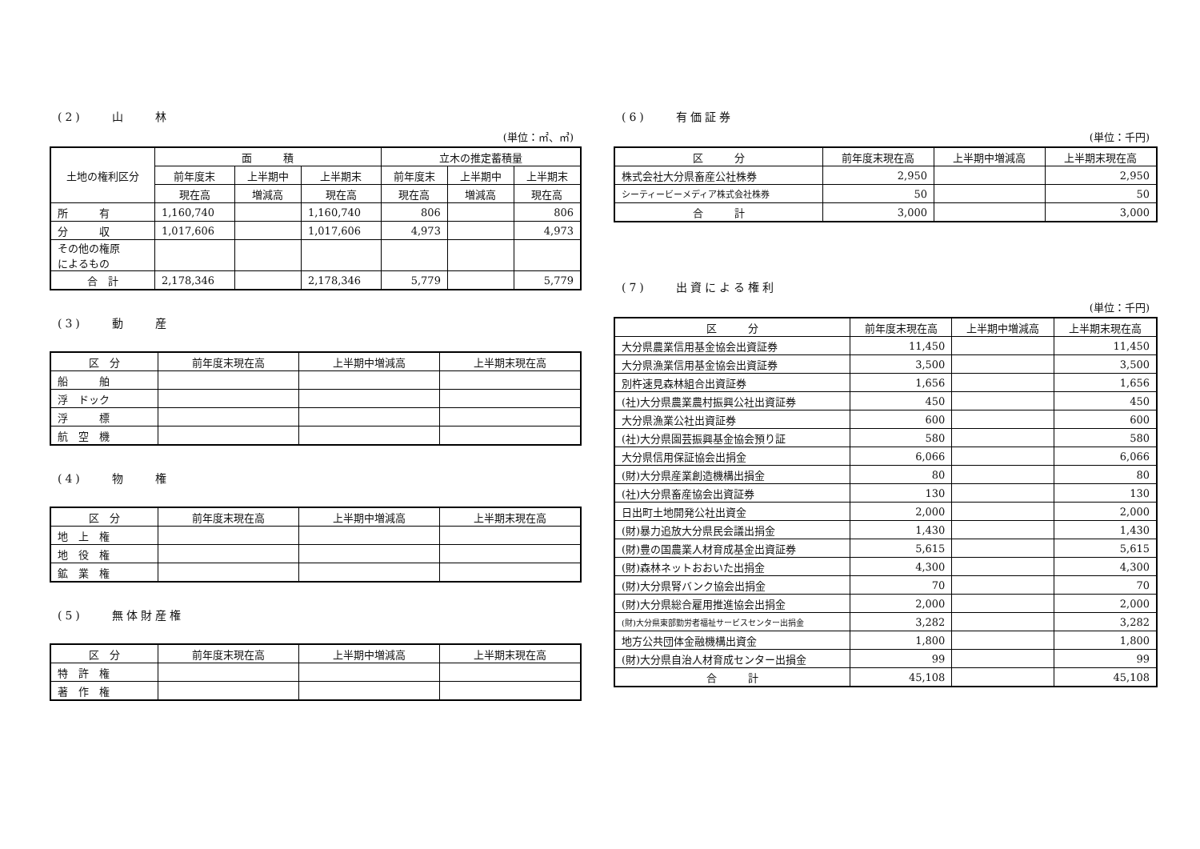(2)　　山　　林
(単位：㎡、㎥)
| 土地の権利区分 | 面 積 | | | 立木の推定蓄積量 | | |
| --- | --- | --- | --- | --- | --- | --- |
| | 前年度末 | 上半期中 | 上半期末 | 前年度末 | 上半期中 | 上半期末 |
| | 現在高 | 増減高 | 現在高 | 現在高 | 増減高 | 現在高 |
| 所 有 | 1,160,740 | | 1,160,740 | 806 | | 806 |
| 分 収 | 1,017,606 | | 1,017,606 | 4,973 | | 4,973 |
| その他の権原 によるもの | | | | | | |
| 合 計 | 2,178,346 | | 2,178,346 | 5,779 | | 5,779 |
(3)　　動　　産
| 区 分 | 前年度末現在高 | 上半期中増減高 | 上半期末現在高 |
| --- | --- | --- | --- |
| 船 舶 | | | |
| 浮 ドック | | | |
| 浮 標 | | | |
| 航 空 機 | | | |
(4)　　物　　権
| 区 分 | 前年度末現在高 | 上半期中増減高 | 上半期末現在高 |
| --- | --- | --- | --- |
| 地 上 権 | | | |
| 地 役 権 | | | |
| 鉱 業 権 | | | |
(5)　　無体財産権
| 区 分 | 前年度末現在高 | 上半期中増減高 | 上半期末現在高 |
| --- | --- | --- | --- |
| 特 許 権 | | | |
| 著 作 権 | | | |
(6)　　有価証券
(単位：千円)
| 区 分 | 前年度末現在高 | 上半期中増減高 | 上半期末現在高 |
| --- | --- | --- | --- |
| 株式会社大分県畜産公社株券 | 2,950 | | 2,950 |
| シーティービーメディア株式会社株券 | 50 | | 50 |
| 合 計 | 3,000 | | 3,000 |
(7)　　出資による権利
(単位：千円)
| 区 分 | 前年度末現在高 | 上半期中増減高 | 上半期末現在高 |
| --- | --- | --- | --- |
| 大分県農業信用基金協会出資証券 | 11,450 | | 11,450 |
| 大分県漁業信用基金協会出資証券 | 3,500 | | 3,500 |
| 別杵速見森林組合出資証券 | 1,656 | | 1,656 |
| (社)大分県農業農村振興公社出資証券 | 450 | | 450 |
| 大分県漁業公社出資証券 | 600 | | 600 |
| (社)大分県園芸振興基金協会預り証 | 580 | | 580 |
| 大分県信用保証協会出捐金 | 6,066 | | 6,066 |
| (財)大分県産業創造機構出損金 | 80 | | 80 |
| (社)大分県畜産協会出資証券 | 130 | | 130 |
| 日出町土地開発公社出資金 | 2,000 | | 2,000 |
| (財)暴力追放大分県民会議出捐金 | 1,430 | | 1,430 |
| (財)豊の国農業人材育成基金出資証券 | 5,615 | | 5,615 |
| (財)森林ネットおおいた出捐金 | 4,300 | | 4,300 |
| (財)大分県腎バンク協会出捐金 | 70 | | 70 |
| (財)大分県総合雇用推進協会出捐金 | 2,000 | | 2,000 |
| (財)大分県東部勤労者福祉サービスセンター出捐金 | 3,282 | | 3,282 |
| 地方公共団体金融機構出資金 | 1,800 | | 1,800 |
| (財)大分県自治人材育成センター出損金 | 99 | | 99 |
| 合 計 | 45,108 | | 45,108 |